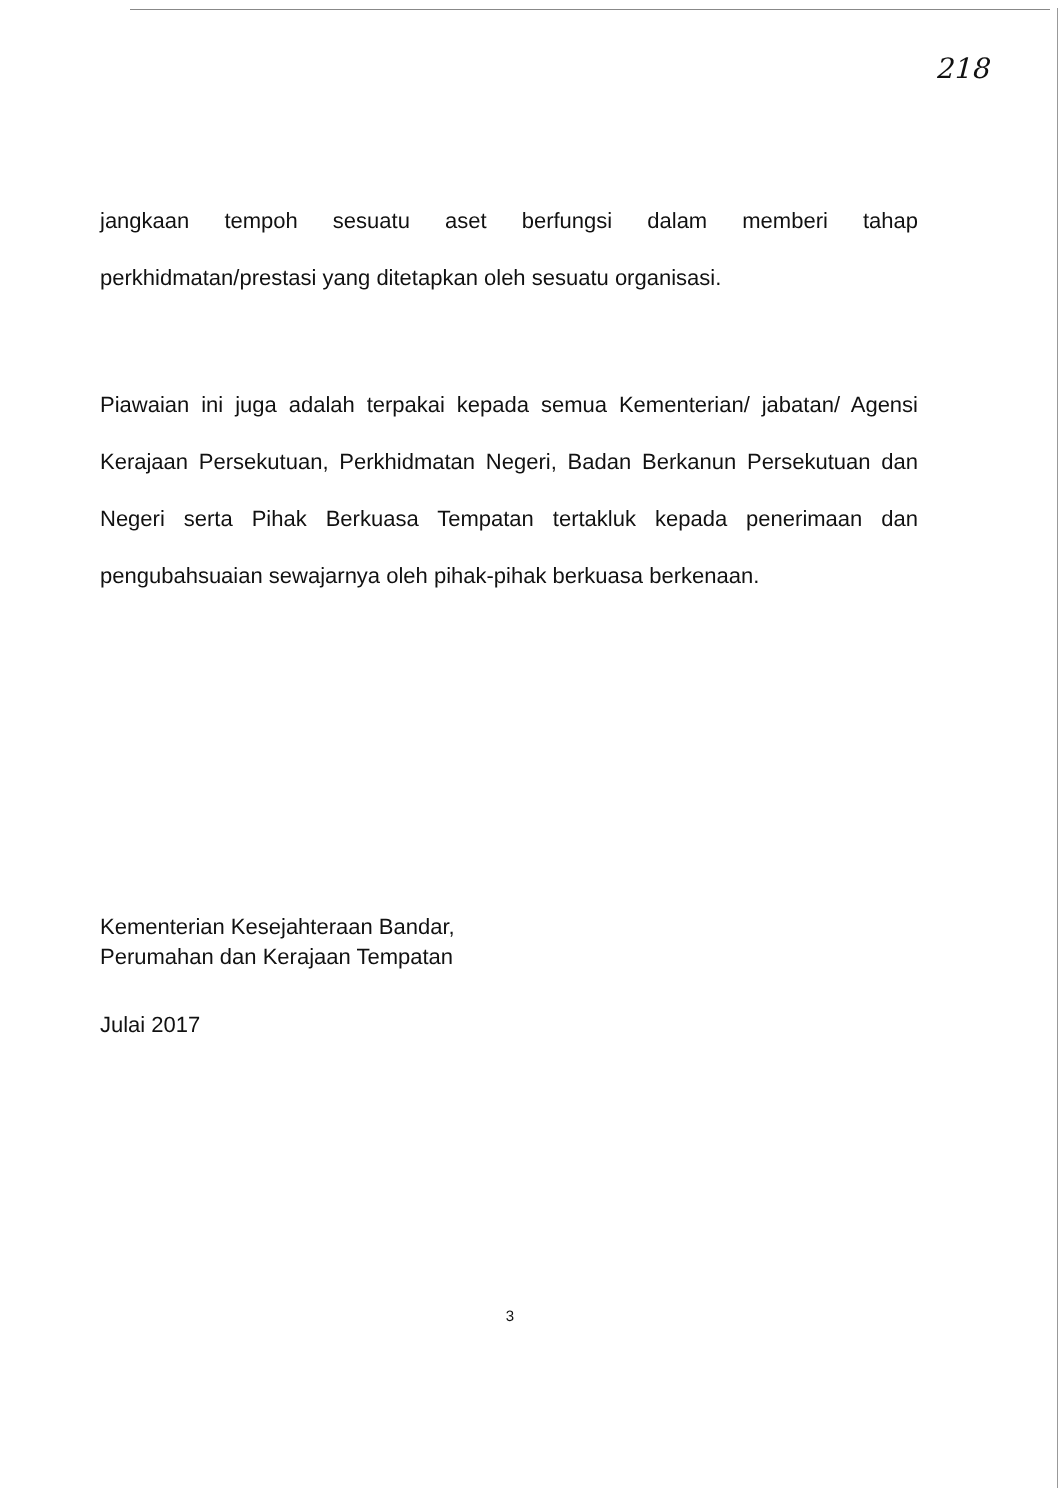218
jangkaan tempoh sesuatu aset berfungsi dalam memberi tahap perkhidmatan/prestasi yang ditetapkan oleh sesuatu organisasi.
Piawaian ini juga adalah terpakai kepada semua Kementerian/ jabatan/ Agensi Kerajaan Persekutuan, Perkhidmatan Negeri, Badan Berkanun Persekutuan dan Negeri serta Pihak Berkuasa Tempatan tertakluk kepada penerimaan dan pengubahsuaian sewajarnya oleh pihak-pihak berkuasa berkenaan.
Kementerian Kesejahteraan Bandar,
Perumahan dan Kerajaan Tempatan
Julai 2017
3